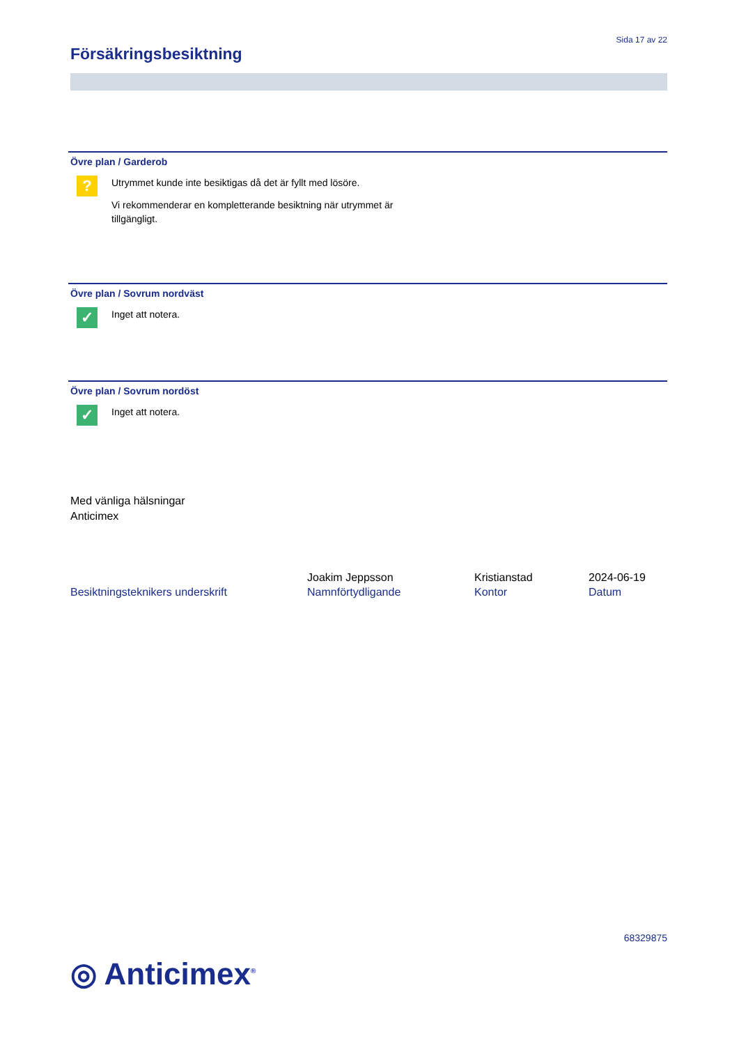Sida 17 av 22
Försäkringsbesiktning
Övre plan / Garderob
?
Utrymmet kunde inte besiktigas då det är fyllt med lösöre.
Vi rekommenderar en kompletterande besiktning när utrymmet är
tillgängligt.
Övre plan / Sovrum nordväst
✓
Inget att notera.
Övre plan / Sovrum nordöst
✓
Inget att notera.
Med vänliga hälsningar
Anticimex
Besiktningsteknikers underskrift Joakim Jeppsson
Namnförtydligande
Kristianstad
Kontor
2024-06-19
Datum
68329875
◎ Anticimex<sup>®</sup>